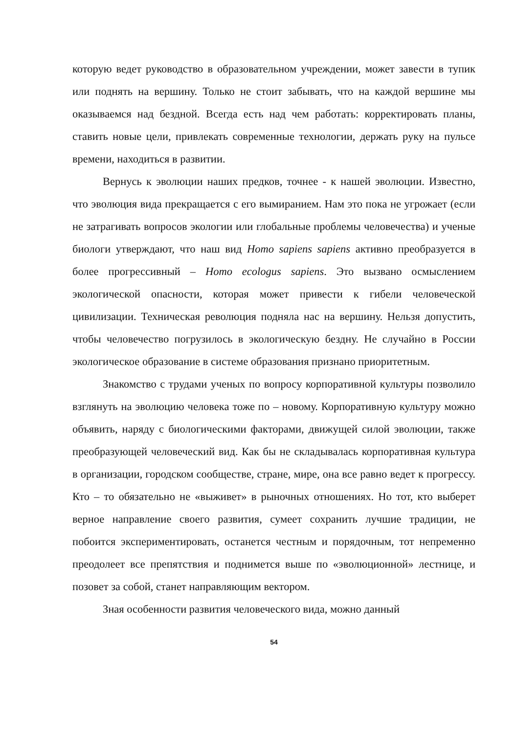которую ведет руководство в образовательном учреждении, может завести в тупик или поднять на вершину. Только не стоит забывать, что на каждой вершине мы оказываемся над бездной. Всегда есть над чем работать: корректировать планы, ставить новые цели, привлекать современные технологии, держать руку на пульсе времени, находиться в развитии.
Вернусь к эволюции наших предков, точнее - к нашей эволюции. Известно, что эволюция вида прекращается с его вымиранием. Нам это пока не угрожает (если не затрагивать вопросов экологии или глобальные проблемы человечества) и ученые биологи утверждают, что наш вид Homo sapiens sapiens активно преобразуется в более прогрессивный – Homo ecologus sapiens. Это вызвано осмыслением экологической опасности, которая может привести к гибели человеческой цивилизации. Техническая революция подняла нас на вершину. Нельзя допустить, чтобы человечество погрузилось в экологическую бездну. Не случайно в России экологическое образование в системе образования признано приоритетным.
Знакомство с трудами ученых по вопросу корпоративной культуры позволило взглянуть на эволюцию человека тоже по – новому. Корпоративную культуру можно объявить, наряду с биологическими факторами, движущей силой эволюции, также преобразующей человеческий вид. Как бы не складывалась корпоративная культура в организации, городском сообществе, стране, мире, она все равно ведет к прогрессу. Кто – то обязательно не «выживет» в рыночных отношениях. Но тот, кто выберет верное направление своего развития, сумеет сохранить лучшие традиции, не побоится экспериментировать, останется честным и порядочным, тот непременно преодолеет все препятствия и поднимется выше по «эволюционной» лестнице, и позовет за собой, станет направляющим вектором.
Зная особенности развития человеческого вида, можно данный
54